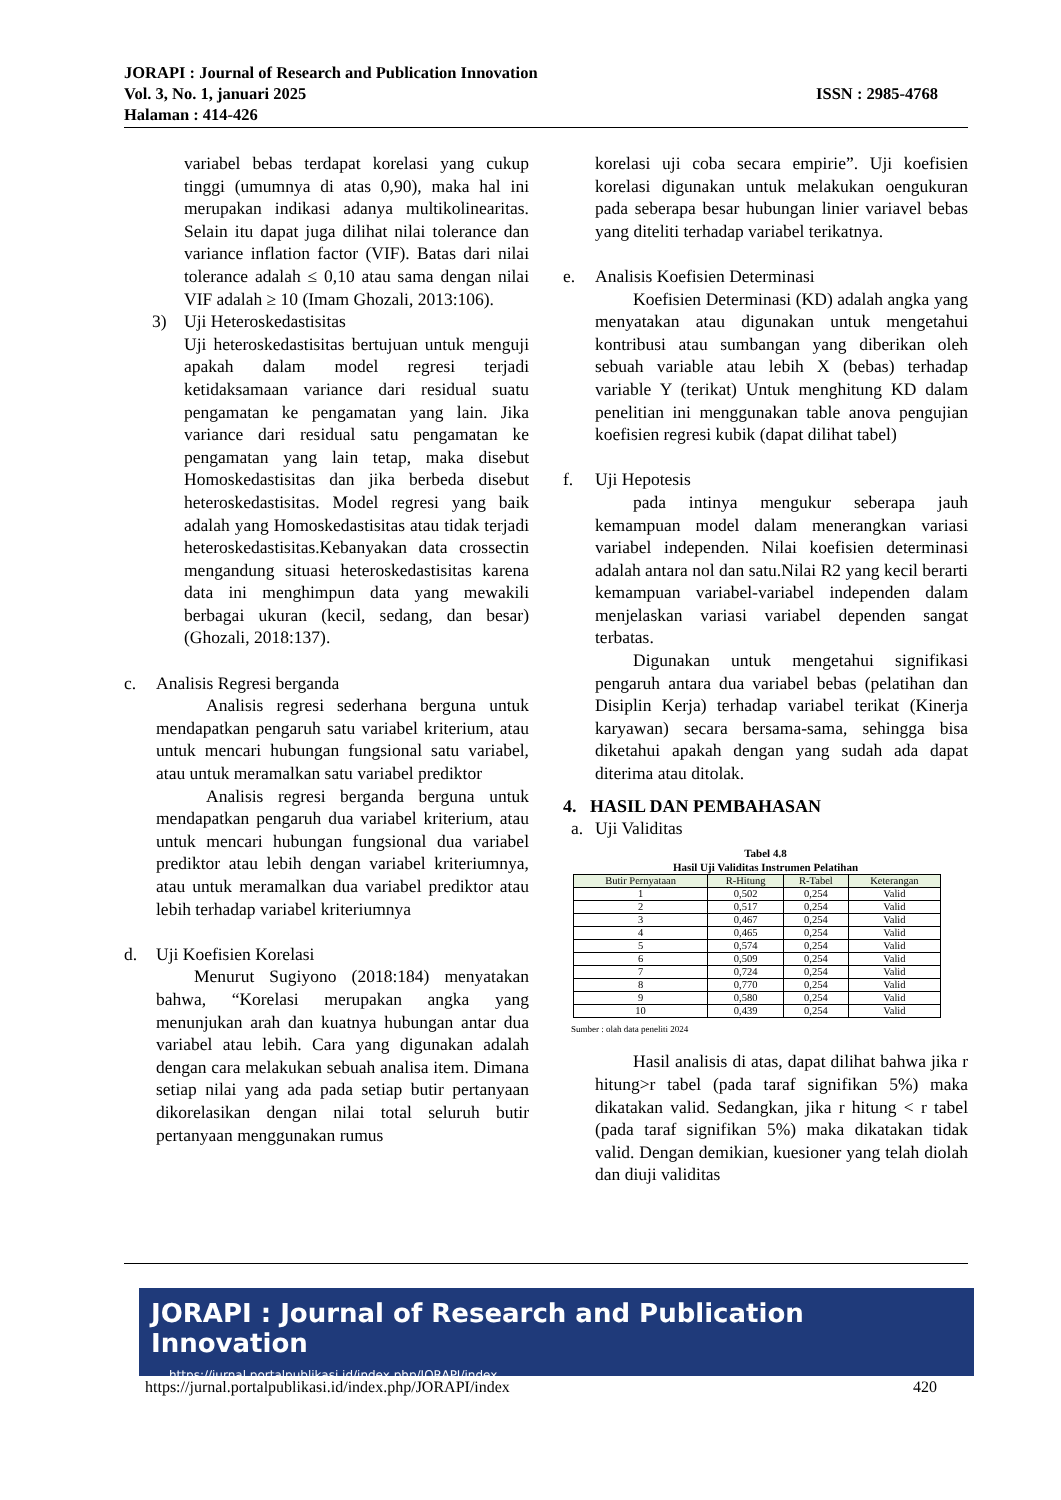JORAPI : Journal of Research and Publication Innovation
Vol. 3, No. 1, januari 2025 ISSN : 2985-4768
Halaman : 414-426
variabel bebas terdapat korelasi yang cukup tinggi (umumnya di atas 0,90), maka hal ini merupakan indikasi adanya multikolinearitas. Selain itu dapat juga dilihat nilai tolerance dan variance inflation factor (VIF). Batas dari nilai tolerance adalah ≤ 0,10 atau sama dengan nilai VIF adalah ≥ 10 (Imam Ghozali, 2013:106).
3) Uji Heteroskedastisitas
Uji heteroskedastisitas bertujuan untuk menguji apakah dalam model regresi terjadi ketidaksamaan variance dari residual suatu pengamatan ke pengamatan yang lain. Jika variance dari residual satu pengamatan ke pengamatan yang lain tetap, maka disebut Homoskedastisitas dan jika berbeda disebut heteroskedastisitas. Model regresi yang baik adalah yang Homoskedastisitas atau tidak terjadi heteroskedastisitas.Kebanyakan data crossectin mengandung situasi heteroskedastisitas karena data ini menghimpun data yang mewakili berbagai ukuran (kecil, sedang, dan besar) (Ghozali, 2018:137).
c. Analisis Regresi berganda
Analisis regresi sederhana berguna untuk mendapatkan pengaruh satu variabel kriterium, atau untuk mencari hubungan fungsional satu variabel, atau untuk meramalkan satu variabel prediktor
Analisis regresi berganda berguna untuk mendapatkan pengaruh dua variabel kriterium, atau untuk mencari hubungan fungsional dua variabel prediktor atau lebih dengan variabel kriteriumnya, atau untuk meramalkan dua variabel prediktor atau lebih terhadap variabel kriteriumnya
d. Uji Koefisien Korelasi
Menurut Sugiyono (2018:184) menyatakan bahwa, “Korelasi merupakan angka yang menunjukan arah dan kuatnya hubungan antar dua variabel atau lebih. Cara yang digunakan adalah dengan cara melakukan sebuah analisa item. Dimana setiap nilai yang ada pada setiap butir pertanyaan dikorelasikan dengan nilai total seluruh butir pertanyaan menggunakan rumus
korelasi uji coba secara empirie”. Uji koefisien korelasi digunakan untuk melakukan oengukuran pada seberapa besar hubungan linier variavel bebas yang diteliti terhadap variabel terikatnya.
e. Analisis Koefisien Determinasi
Koefisien Determinasi (KD) adalah angka yang menyatakan atau digunakan untuk mengetahui kontribusi atau sumbangan yang diberikan oleh sebuah variable atau lebih X (bebas) terhadap variable Y (terikat) Untuk menghitung KD dalam penelitian ini menggunakan table anova pengujian koefisien regresi kubik (dapat dilihat tabel)
f. Uji Hepotesis
pada intinya mengukur seberapa jauh kemampuan model dalam menerangkan variasi variabel independen. Nilai koefisien determinasi adalah antara nol dan satu.Nilai R2 yang kecil berarti kemampuan variabel-variabel independen dalam menjelaskan variasi variabel dependen sangat terbatas.
Digunakan untuk mengetahui signifikasi pengaruh antara dua variabel bebas (pelatihan dan Disiplin Kerja) terhadap variabel terikat (Kinerja karyawan) secara bersama-sama, sehingga bisa diketahui apakah dengan yang sudah ada dapat diterima atau ditolak.
4. HASIL DAN PEMBAHASAN
a. Uji Validitas
Tabel 4.8
Hasil Uji Validitas Instrumen Pelatihan
| Butir Pernyataan | R-Hitung | R-Tabel | Keterangan |
| --- | --- | --- | --- |
| 1 | 0,502 | 0,254 | Valid |
| 2 | 0,517 | 0,254 | Valid |
| 3 | 0,467 | 0,254 | Valid |
| 4 | 0,465 | 0,254 | Valid |
| 5 | 0,574 | 0,254 | Valid |
| 6 | 0,509 | 0,254 | Valid |
| 7 | 0,724 | 0,254 | Valid |
| 8 | 0,770 | 0,254 | Valid |
| 9 | 0,580 | 0,254 | Valid |
| 10 | 0,439 | 0,254 | Valid |
Sumber : olah data peneliti 2024
Hasil analisis di atas, dapat dilihat bahwa jika r hitung>r tabel (pada taraf signifikan 5%) maka dikatakan valid. Sedangkan, jika r hitung < r tabel (pada taraf signifikan 5%) maka dikatakan tidak valid. Dengan demikian, kuesioner yang telah diolah dan diuji validitas
JORAPI : Journal of Research and Publication Innovation
https://jurnal.portalpublikasi.id/index.php/JORAPI/index
https://jurnal.portalpublikasi.id/index.php/JORAPI/index 420